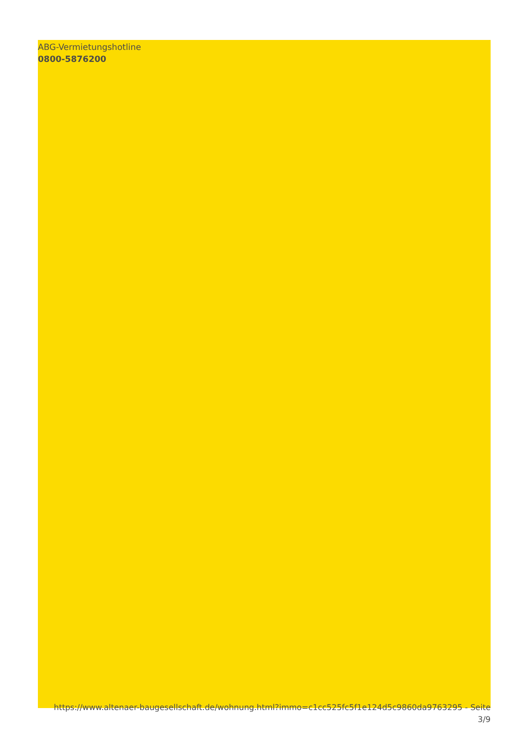ABG-Vermietungshotline
0800-5876200
https://www.altenaer-baugesellschaft.de/wohnung.html?immo=c1cc525fc5f1e124d5c9860da9763295 - Seite
3/9